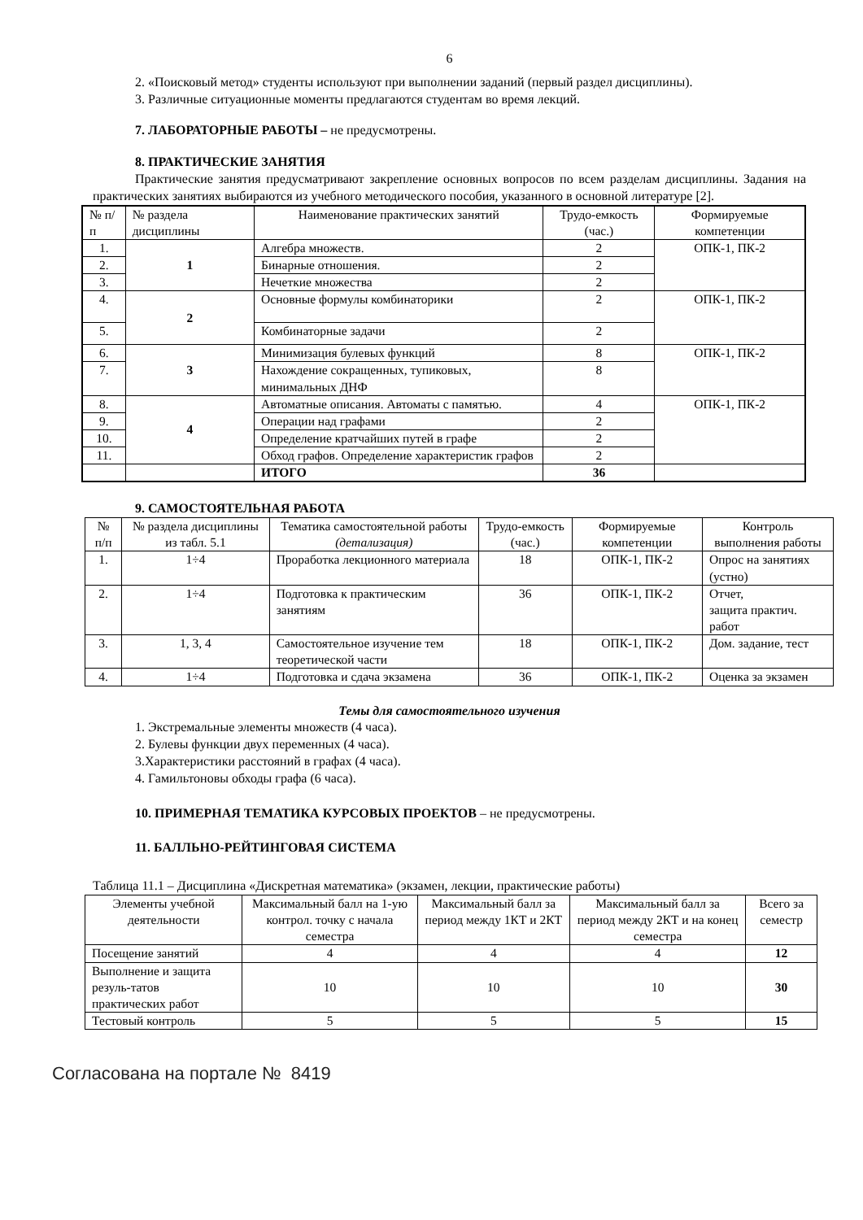6
2. «Поисковый метод» студенты используют при выполнении заданий (первый раздел дисциплины).
3. Различные ситуационные моменты предлагаются студентам во время лекций.
7. ЛАБОРАТОРНЫЕ РАБОТЫ – не предусмотрены.
8. ПРАКТИЧЕСКИЕ ЗАНЯТИЯ
Практические занятия предусматривают закрепление основных вопросов по всем разделам дисциплины. Задания на практических занятиях выбираются из учебного методического пособия, указанного в основной литературе [2].
| № п/п | № раздела дисциплины | Наименование практических занятий | Трудо-емкость (час.) | Формируемые компетенции |
| --- | --- | --- | --- | --- |
| 1. | 1 | Алгебра множеств. | 2 | ОПК-1, ПК-2 |
| 2. | | Бинарные отношения. | 2 | |
| 3. | | Нечеткие множества | 2 | |
| 4. | 2 | Основные формулы комбинаторики | 2 | ОПК-1, ПК-2 |
| 5. | | Комбинаторные задачи | 2 | |
| 6. | 3 | Минимизация булевых функций | 8 | ОПК-1, ПК-2 |
| 7. | | Нахождение сокращенных, тупиковых, минимальных ДНФ | 8 | |
| 8. | 4 | Автоматные описания. Автоматы с памятью. | 4 | ОПК-1, ПК-2 |
| 9. | | Операции над графами | 2 | |
| 10. | | Определение кратчайших путей в графе | 2 | |
| 11. | | Обход графов. Определение характеристик графов | 2 | |
| | | ИТОГО | 36 | |
9. САМОСТОЯТЕЛЬНАЯ РАБОТА
| № п/п | № раздела дисциплины из табл. 5.1 | Тематика самостоятельной работы (детализация) | Трудо-емкость (час.) | Формируемые компетенции | Контроль выполнения работы |
| --- | --- | --- | --- | --- | --- |
| 1. | 1÷4 | Проработка лекционного материала | 18 | ОПК-1, ПК-2 | Опрос на занятиях (устно) |
| 2. | 1÷4 | Подготовка к практическим занятиям | 36 | ОПК-1, ПК-2 | Отчет, защита практич. работ |
| 3. | 1, 3, 4 | Самостоятельное изучение тем теоретической части | 18 | ОПК-1, ПК-2 | Дом. задание, тест |
| 4. | 1÷4 | Подготовка и сдача экзамена | 36 | ОПК-1, ПК-2 | Оценка за экзамен |
Темы для самостоятельного изучения
1. Экстремальные элементы множеств (4 часа).
2. Булевы функции двух переменных (4 часа).
3.Характеристики расстояний в графах (4 часа).
4. Гамильтоновы обходы графа (6 часа).
10. ПРИМЕРНАЯ ТЕМАТИКА КУРСОВЫХ ПРОЕКТОВ – не предусмотрены.
11. БАЛЛЬНО-РЕЙТИНГОВАЯ СИСТЕМА
Таблица 11.1 – Дисциплина «Дискретная математика» (экзамен, лекции, практические работы)
| Элементы учебной деятельности | Максимальный балл на 1-ую контрол. точку с начала семестра | Максимальный балл за период между 1КТ и 2КТ | Максимальный балл за период между 2КТ и на конец семестра | Всего за семестр |
| --- | --- | --- | --- | --- |
| Посещение занятий | 4 | 4 | 4 | 12 |
| Выполнение и защита резуль-татов практических работ | 10 | 10 | 10 | 30 |
| Тестовый контроль | 5 | 5 | 5 | 15 |
Согласована на портале № 8419